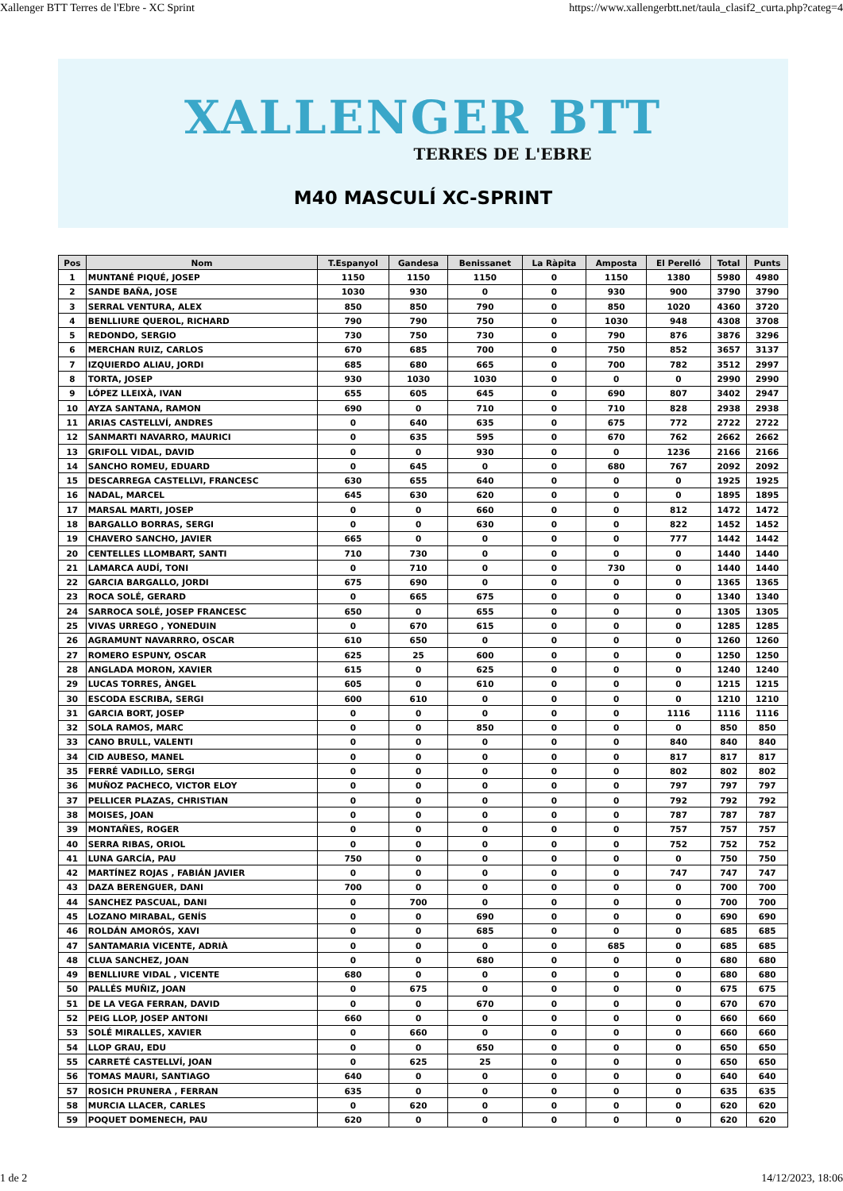Xallenger BTT Terres de l'Ebre - XC Sprint https://www.xallengerbtt.net/taula_clasif2_curta.php?categ=4
XALLENGER BTT
TERRES DE L'EBRE
M40 MASCULÍ XC-SPRINT
| Pos | Nom | T.Espanyol | Gandesa | Benissanet | La Ràpita | Amposta | El Perelló | Total | Punts |
| --- | --- | --- | --- | --- | --- | --- | --- | --- | --- |
| 1 | MUNTANÉ PIQUÉ, JOSEP | 1150 | 1150 | 1150 | 0 | 1150 | 1380 | 5980 | 4980 |
| 2 | SANDE BAÑA, JOSE | 1030 | 930 | 0 | 0 | 930 | 900 | 3790 | 3790 |
| 3 | SERRAL VENTURA, ALEX | 850 | 850 | 790 | 0 | 850 | 1020 | 4360 | 3720 |
| 4 | BENLLIURE QUEROL, RICHARD | 790 | 790 | 750 | 0 | 1030 | 948 | 4308 | 3708 |
| 5 | REDONDO, SERGIO | 730 | 750 | 730 | 0 | 790 | 876 | 3876 | 3296 |
| 6 | MERCHAN RUIZ, CARLOS | 670 | 685 | 700 | 0 | 750 | 852 | 3657 | 3137 |
| 7 | IZQUIERDO ALIAU, JORDI | 685 | 680 | 665 | 0 | 700 | 782 | 3512 | 2997 |
| 8 | TORTA, JOSEP | 930 | 1030 | 1030 | 0 | 0 | 0 | 2990 | 2990 |
| 9 | LÓPEZ LLEIXÀ, IVAN | 655 | 605 | 645 | 0 | 690 | 807 | 3402 | 2947 |
| 10 | AYZA SANTANA, RAMON | 690 | 0 | 710 | 0 | 710 | 828 | 2938 | 2938 |
| 11 | ARIAS CASTELLVÍ, ANDRES | 0 | 640 | 635 | 0 | 675 | 772 | 2722 | 2722 |
| 12 | SANMARTI NAVARRO, MAURICI | 0 | 635 | 595 | 0 | 670 | 762 | 2662 | 2662 |
| 13 | GRIFOLL VIDAL, DAVID | 0 | 0 | 930 | 0 | 0 | 1236 | 2166 | 2166 |
| 14 | SANCHO ROMEU, EDUARD | 0 | 645 | 0 | 0 | 680 | 767 | 2092 | 2092 |
| 15 | DESCARREGA CASTELLVI, FRANCESC | 630 | 655 | 640 | 0 | 0 | 0 | 1925 | 1925 |
| 16 | NADAL, MARCEL | 645 | 630 | 620 | 0 | 0 | 0 | 1895 | 1895 |
| 17 | MARSAL MARTI, JOSEP | 0 | 0 | 660 | 0 | 0 | 812 | 1472 | 1472 |
| 18 | BARGALLO BORRAS, SERGI | 0 | 0 | 630 | 0 | 0 | 822 | 1452 | 1452 |
| 19 | CHAVERO SANCHO, JAVIER | 665 | 0 | 0 | 0 | 0 | 777 | 1442 | 1442 |
| 20 | CENTELLES LLOMBART, SANTI | 710 | 730 | 0 | 0 | 0 | 0 | 1440 | 1440 |
| 21 | LAMARCA AUDÍ, TONI | 0 | 710 | 0 | 0 | 730 | 0 | 1440 | 1440 |
| 22 | GARCIA BARGALLO, JORDI | 675 | 690 | 0 | 0 | 0 | 0 | 1365 | 1365 |
| 23 | ROCA SOLÉ, GERARD | 0 | 665 | 675 | 0 | 0 | 0 | 1340 | 1340 |
| 24 | SARROCA SOLÉ, JOSEP FRANCESC | 650 | 0 | 655 | 0 | 0 | 0 | 1305 | 1305 |
| 25 | VIVAS URREGO , YONEDUIN | 0 | 670 | 615 | 0 | 0 | 0 | 1285 | 1285 |
| 26 | AGRAMUNT NAVARRRO, OSCAR | 610 | 650 | 0 | 0 | 0 | 0 | 1260 | 1260 |
| 27 | ROMERO ESPUNY, OSCAR | 625 | 25 | 600 | 0 | 0 | 0 | 1250 | 1250 |
| 28 | ANGLADA MORON, XAVIER | 615 | 0 | 625 | 0 | 0 | 0 | 1240 | 1240 |
| 29 | LUCAS TORRES, ÀNGEL | 605 | 0 | 610 | 0 | 0 | 0 | 1215 | 1215 |
| 30 | ESCODA ESCRIBA, SERGI | 600 | 610 | 0 | 0 | 0 | 0 | 1210 | 1210 |
| 31 | GARCIA BORT, JOSEP | 0 | 0 | 0 | 0 | 0 | 1116 | 1116 | 1116 |
| 32 | SOLA RAMOS, MARC | 0 | 0 | 850 | 0 | 0 | 0 | 850 | 850 |
| 33 | CANO BRULL, VALENTI | 0 | 0 | 0 | 0 | 0 | 840 | 840 | 840 |
| 34 | CID AUBESO, MANEL | 0 | 0 | 0 | 0 | 0 | 817 | 817 | 817 |
| 35 | FERRÉ VADILLO, SERGI | 0 | 0 | 0 | 0 | 0 | 802 | 802 | 802 |
| 36 | MUÑOZ PACHECO, VICTOR ELOY | 0 | 0 | 0 | 0 | 0 | 797 | 797 | 797 |
| 37 | PELLICER PLAZAS, CHRISTIAN | 0 | 0 | 0 | 0 | 0 | 792 | 792 | 792 |
| 38 | MOISES, JOAN | 0 | 0 | 0 | 0 | 0 | 787 | 787 | 787 |
| 39 | MONTAÑES, ROGER | 0 | 0 | 0 | 0 | 0 | 757 | 757 | 757 |
| 40 | SERRA RIBAS, ORIOL | 0 | 0 | 0 | 0 | 0 | 752 | 752 | 752 |
| 41 | LUNA GARCÍA, PAU | 750 | 0 | 0 | 0 | 0 | 0 | 750 | 750 |
| 42 | MARTÍNEZ ROJAS , FABIÁN JAVIER | 0 | 0 | 0 | 0 | 0 | 747 | 747 | 747 |
| 43 | DAZA BERENGUER, DANI | 700 | 0 | 0 | 0 | 0 | 0 | 700 | 700 |
| 44 | SANCHEZ PASCUAL, DANI | 0 | 700 | 0 | 0 | 0 | 0 | 700 | 700 |
| 45 | LOZANO MIRABAL, GENÍS | 0 | 0 | 690 | 0 | 0 | 0 | 690 | 690 |
| 46 | ROLDÁN AMORÓS, XAVI | 0 | 0 | 685 | 0 | 0 | 0 | 685 | 685 |
| 47 | SANTAMARIA VICENTE, ADRIÀ | 0 | 0 | 0 | 0 | 685 | 0 | 685 | 685 |
| 48 | CLUA SANCHEZ, JOAN | 0 | 0 | 680 | 0 | 0 | 0 | 680 | 680 |
| 49 | BENLLIURE VIDAL , VICENTE | 680 | 0 | 0 | 0 | 0 | 0 | 680 | 680 |
| 50 | PALLÉS MUÑIZ, JOAN | 0 | 675 | 0 | 0 | 0 | 0 | 675 | 675 |
| 51 | DE LA VEGA FERRAN, DAVID | 0 | 0 | 670 | 0 | 0 | 0 | 670 | 670 |
| 52 | PEIG LLOP, JOSEP ANTONI | 660 | 0 | 0 | 0 | 0 | 0 | 660 | 660 |
| 53 | SOLÉ MIRALLES, XAVIER | 0 | 660 | 0 | 0 | 0 | 0 | 660 | 660 |
| 54 | LLOP GRAU, EDU | 0 | 0 | 650 | 0 | 0 | 0 | 650 | 650 |
| 55 | CARRETÉ CASTELLVÍ, JOAN | 0 | 625 | 25 | 0 | 0 | 0 | 650 | 650 |
| 56 | TOMAS MAURI, SANTIAGO | 640 | 0 | 0 | 0 | 0 | 0 | 640 | 640 |
| 57 | ROSICH PRUNERA , FERRAN | 635 | 0 | 0 | 0 | 0 | 0 | 635 | 635 |
| 58 | MURCIA LLACER, CARLES | 0 | 620 | 0 | 0 | 0 | 0 | 620 | 620 |
| 59 | POQUET DOMENECH, PAU | 620 | 0 | 0 | 0 | 0 | 0 | 620 | 620 |
1 de 2 14/12/2023, 18:06